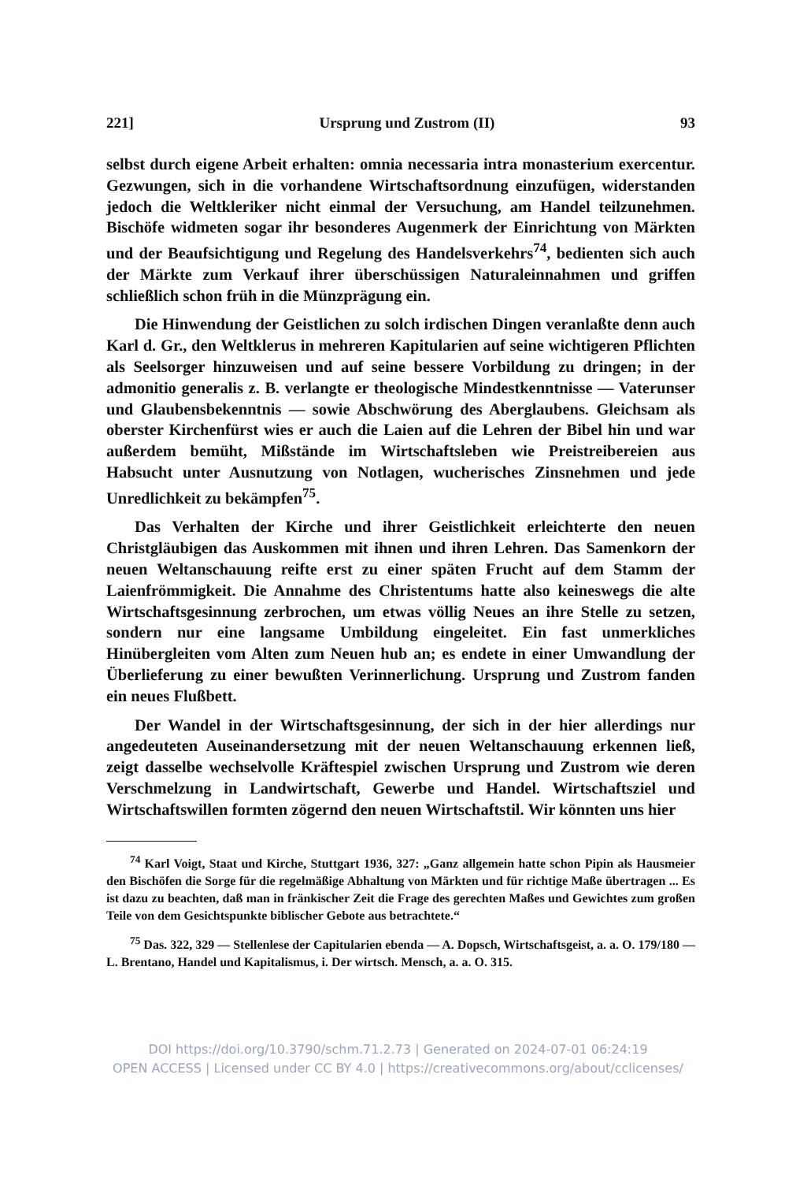221] Ursprung und Zustrom (II) 93
selbst durch eigene Arbeit erhalten: omnia necessaria intra monasterium exercentur. Gezwungen, sich in die vorhandene Wirtschaftsordnung einzufügen, widerstanden jedoch die Weltkleriker nicht einmal der Versuchung, am Handel teilzunehmen. Bischöfe widmeten sogar ihr besonderes Augenmerk der Einrichtung von Märkten und der Beaufsichtigung und Regelung des Handelsverkehrs<sup>74</sup>, bedienten sich auch der Märkte zum Verkauf ihrer überschüssigen Naturaleinnahmen und griffen schließlich schon früh in die Münzprägung ein.
Die Hinwendung der Geistlichen zu solch irdischen Dingen veranlaßte denn auch Karl d. Gr., den Weltklerus in mehreren Kapitularien auf seine wichtigeren Pflichten als Seelsorger hinzuweisen und auf seine bessere Vorbildung zu dringen; in der admonitio generalis z. B. verlangte er theologische Mindestkenntnisse — Vaterunser und Glaubensbekenntnis — sowie Abschwörung des Aberglaubens. Gleichsam als oberster Kirchenfürst wies er auch die Laien auf die Lehren der Bibel hin und war außerdem bemüht, Mißstände im Wirtschaftsleben wie Preistreibereien aus Habsucht unter Ausnutzung von Notlagen, wucherisches Zinsnehmen und jede Unredlichkeit zu bekämpfen<sup>75</sup>.
Das Verhalten der Kirche und ihrer Geistlichkeit erleichterte den neuen Christgläubigen das Auskommen mit ihnen und ihren Lehren. Das Samenkorn der neuen Weltanschauung reifte erst zu einer späten Frucht auf dem Stamm der Laienfrömmigkeit. Die Annahme des Christentums hatte also keineswegs die alte Wirtschaftsgesinnung zerbrochen, um etwas völlig Neues an ihre Stelle zu setzen, sondern nur eine langsame Umbildung eingeleitet. Ein fast unmerkliches Hinübergleiten vom Alten zum Neuen hub an; es endete in einer Umwandlung der Überlieferung zu einer bewußten Verinnerlichung. Ursprung und Zustrom fanden ein neues Flußbett.
Der Wandel in der Wirtschaftsgesinnung, der sich in der hier allerdings nur angedeuteten Auseinandersetzung mit der neuen Weltanschauung erkennen ließ, zeigt dasselbe wechselvolle Kräftespiel zwischen Ursprung und Zustrom wie deren Verschmelzung in Landwirtschaft, Gewerbe und Handel. Wirtschaftsziel und Wirtschaftswillen formten zögernd den neuen Wirtschaftstil. Wir könnten uns hier
<sup>74</sup> Karl Voigt, Staat und Kirche, Stuttgart 1936, 327: „Ganz allgemein hatte schon Pipin als Hausmeier den Bischöfen die Sorge für die regelmäßige Abhaltung von Märkten und für richtige Maße übertragen ... Es ist dazu zu beachten, daß man in fränkischer Zeit die Frage des gerechten Maßes und Gewichtes zum großen Teile von dem Gesichtspunkte biblischer Gebote aus betrachtete.“
<sup>75</sup> Das. 322, 329 — Stellenlese der Capitularien ebenda — A. Dopsch, Wirtschaftsgeist, a. a. O. 179/180 — L. Brentano, Handel und Kapitalismus, i. Der wirtsch. Mensch, a. a. O. 315.
DOI https://doi.org/10.3790/schm.71.2.73 | Generated on 2024-07-01 06:24:19
OPEN ACCESS | Licensed under CC BY 4.0 | https://creativecommons.org/about/cclicenses/